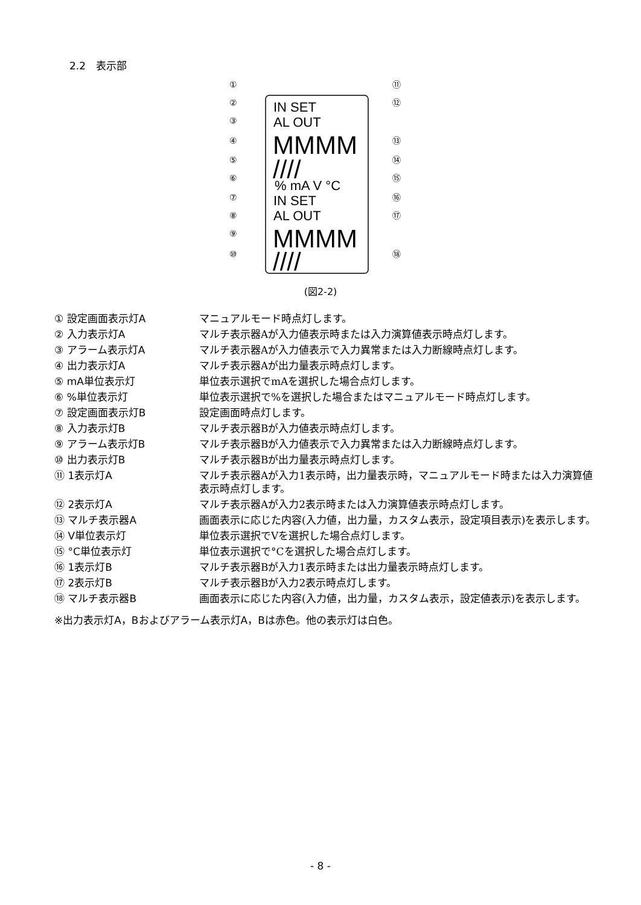2.2　表示部
IN SET
AL OUT
% mA V °C
IN SET
AL OUT
MMMM
////
MMMM
////
①
②
③
④
⑤
⑥
⑦
⑧
⑨
⑩
⑪
⑫
⑬
⑭
⑮
⑯
⑰
⑱
(図2-2)
① 設定画面表示灯A マニュアルモード時点灯します。
② 入力表示灯A マルチ表示器Aが入力値表示時または入力演算値表示時点灯します。
③ アラーム表示灯A マルチ表示器Aが入力値表示で入力異常または入力断線時点灯します。
④ 出力表示灯A マルチ表示器Aが出力量表示時点灯します。
⑤ mA単位表示灯 単位表示選択でmAを選択した場合点灯します。
⑥ %単位表示灯 単位表示選択で%を選択した場合またはマニュアルモード時点灯します。
⑦ 設定画面表示灯B 設定画面時点灯します。
⑧ 入力表示灯B マルチ表示器Bが入力値表示時点灯します。
⑨ アラーム表示灯B マルチ表示器Bが入力値表示で入力異常または入力断線時点灯します。
⑩ 出力表示灯B マルチ表示器Bが出力量表示時点灯します。
⑪ 1表示灯A マルチ表示器Aが入力1表示時，出力量表示時，マニュアルモード時または入力演算値表示時点灯します。
⑫ 2表示灯A マルチ表示器Aが入力2表示時または入力演算値表示時点灯します。
⑬ マルチ表示器A 画面表示に応じた内容(入力値，出力量，カスタム表示，設定項目表示)を表示します。
⑭ V単位表示灯 単位表示選択でVを選択した場合点灯します。
⑮ °C単位表示灯 単位表示選択で°Cを選択した場合点灯します。
⑯ 1表示灯B マルチ表示器Bが入力1表示時または出力量表示時点灯します。
⑰ 2表示灯B マルチ表示器Bが入力2表示時点灯します。
⑱ マルチ表示器B 画面表示に応じた内容(入力値，出力量，カスタム表示，設定値表示)を表示します。
※出力表示灯A，Bおよびアラーム表示灯A，Bは赤色。他の表示灯は白色。
- 8 -